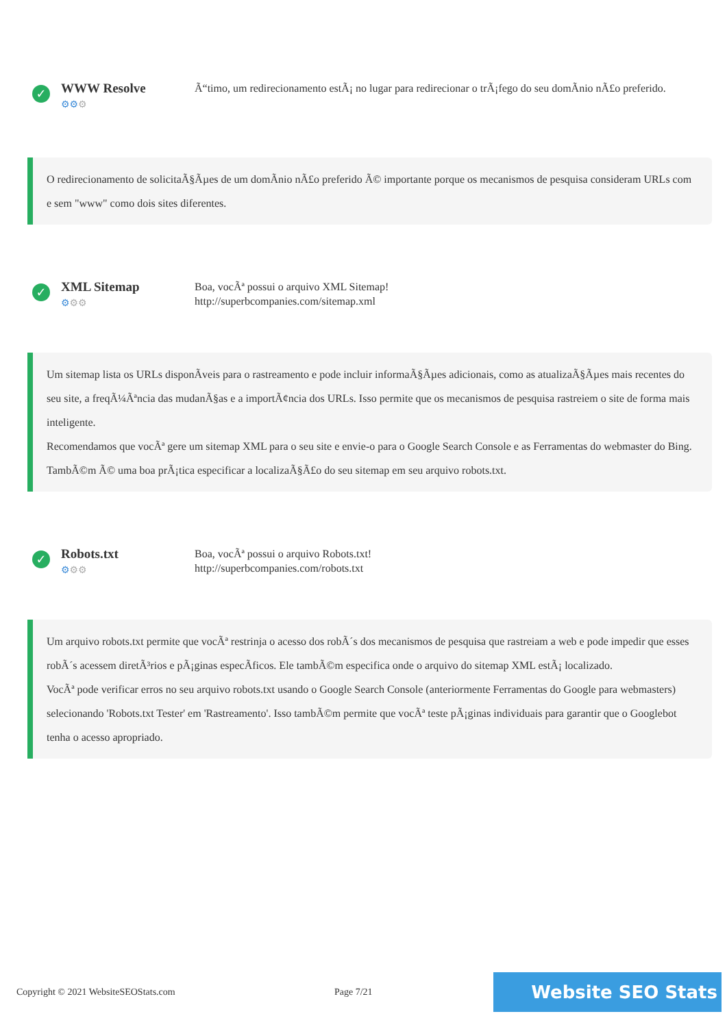✓
WWW Resolve
⚙⚙⚙
Ã“timo, um redirecionamento estÃ¡ no lugar para redirecionar o trÃ¡fego do seu domÃnio nÃ£o preferido.
O redirecionamento de solicitaÃ§Ãµes de um domÃnio nÃ£o preferido Ã© importante porque os mecanismos de pesquisa consideram URLs com e sem "www" como dois sites diferentes.
✓
XML Sitemap
⚙⚙⚙
Boa, vocÃª possui o arquivo XML Sitemap!
http://superbcompanies.com/sitemap.xml
Um sitemap lista os URLs disponÃveis para o rastreamento e pode incluir informaÃ§Ãµes adicionais, como as atualizaÃ§Ãµes mais recentes do seu site, a freqÃ¼Ãªncia das mudanÃ§as e a importÃ¢ncia dos URLs. Isso permite que os mecanismos de pesquisa rastreiem o site de forma mais inteligente.
Recomendamos que vocÃª gere um sitemap XML para o seu site e envie-o para o Google Search Console e as Ferramentas do webmaster do Bing. TambÃ©m Ã© uma boa prÃ¡tica especificar a localizaÃ§Ã£o do seu sitemap em seu arquivo robots.txt.
✓
Robots.txt
⚙⚙⚙
Boa, vocÃª possui o arquivo Robots.txt!
http://superbcompanies.com/robots.txt
Um arquivo robots.txt permite que vocÃª restrinja o acesso dos robÃ´s dos mecanismos de pesquisa que rastreiam a web e pode impedir que esses robÃ´s acessem diretÃ³rios e pÃ¡ginas especÃficos. Ele tambÃ©m especifica onde o arquivo do sitemap XML estÃ¡ localizado.
VocÃª pode verificar erros no seu arquivo robots.txt usando o Google Search Console (anteriormente Ferramentas do Google para webmasters) selecionando 'Robots.txt Tester' em 'Rastreamento'. Isso tambÃ©m permite que vocÃª teste pÃ¡ginas individuais para garantir que o Googlebot tenha o acesso apropriado.
Copyright © 2021 WebsiteSEOStats.com Page 7/21
Website SEO Stats